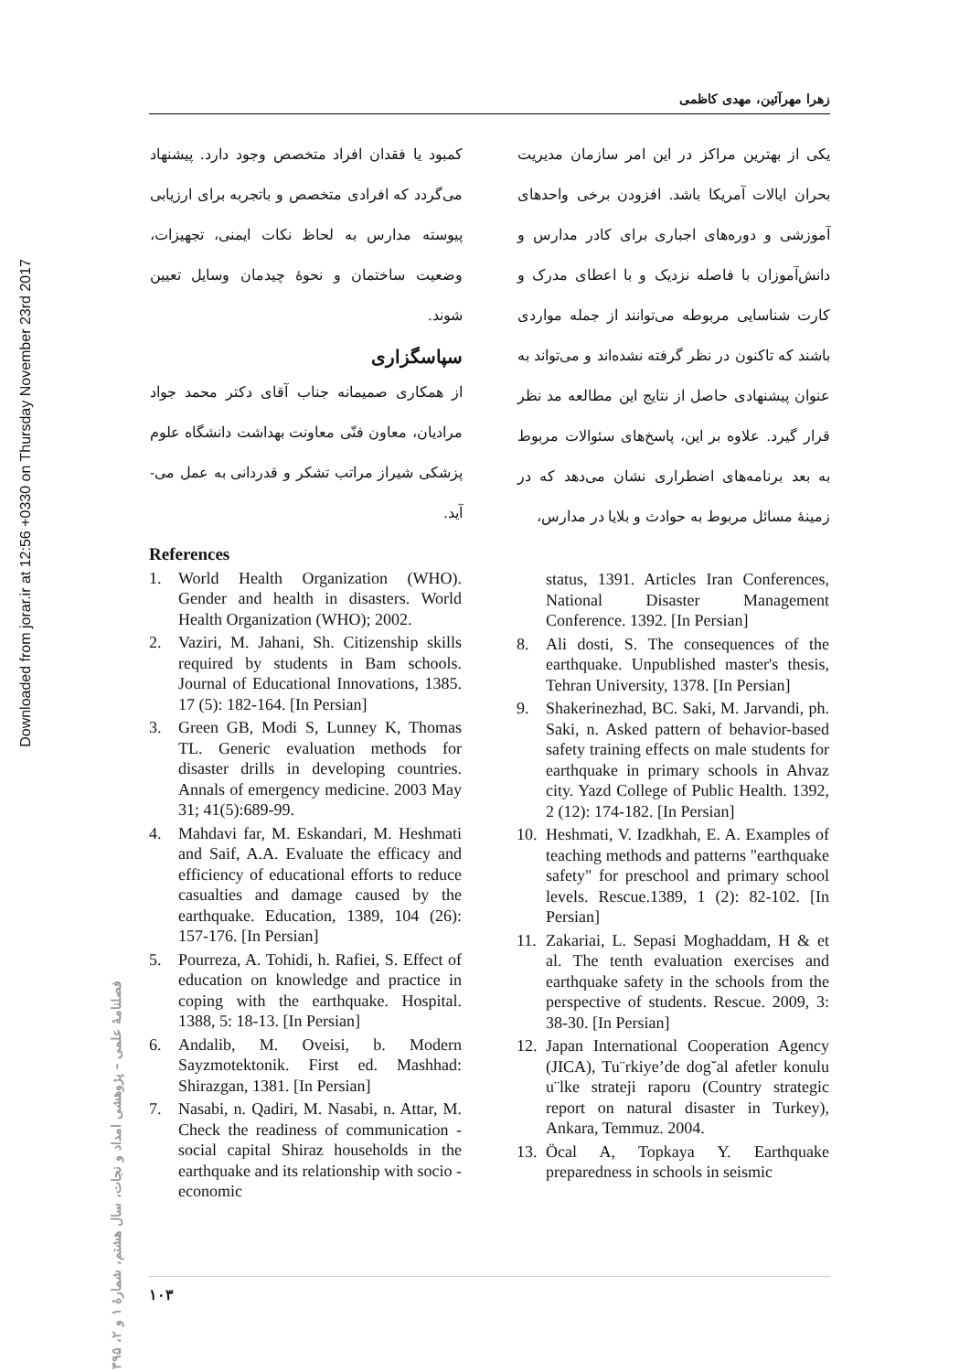Downloaded from jorar.ir at 12:56 +0330 on Thursday November 23rd 2017
زهرا مهرآئین، مهدی کاظمی
یکی از بهترین مراکز در این امر سازمان مدیریت بحران ایالات آمریکا باشد. افزودن برخی واحدهای آموزشی و دوره‌های اجباری برای کادر مدارس و دانش‌آموزان با فاصله نزدیک و با اعطای مدرک و کارت شناسایی مربوطه می‌توانند از جمله مواردی باشند که تاکنون در نظر گرفته نشده‌اند و می‌تواند به عنوان پیشنهادی حاصل از نتایج این مطالعه مد نظر قرار گیرد. علاوه بر این، پاسخ‌های سئوالات مربوط به بعد برنامه‌های اضطراری نشان می‌دهد که در زمینهٔ مسائل مربوط به حوادث و بلایا در مدارس،
کمبود یا فقدان افراد متخصص وجود دارد. پیشنهاد می‌گردد که افرادی متخصص و باتجربه برای ارزیابی پیوسته مدارس به لحاظ نکات ایمنی، تجهیزات، وضعیت ساختمان و نحوهٔ چیدمان وسایل تعیین شوند.
سپاسگزاری
از همکاری صمیمانه جناب آقای دکتر محمد جواد مرادیان، معاون فنّی معاونت بهداشت دانشگاه علوم پزشکی شیراز مراتب تشکر و قدردانی به عمل می-آید.
References
1. World Health Organization (WHO). Gender and health in disasters. World Health Organization (WHO); 2002.
2. Vaziri, M. Jahani, Sh. Citizenship skills required by students in Bam schools. Journal of Educational Innovations, 1385. 17 (5): 182-164. [In Persian]
3. Green GB, Modi S, Lunney K, Thomas TL. Generic evaluation methods for disaster drills in developing countries. Annals of emergency medicine. 2003 May 31; 41(5):689-99.
4. Mahdavi far, M. Eskandari, M. Heshmati and Saif, A.A. Evaluate the efficacy and efficiency of educational efforts to reduce casualties and damage caused by the earthquake. Education, 1389, 104 (26): 157-176. [In Persian]
5. Pourreza, A. Tohidi, h. Rafiei, S. Effect of education on knowledge and practice in coping with the earthquake. Hospital. 1388, 5: 18-13. [In Persian]
6. Andalib, M. Oveisi, b. Modern Sayzmotektonik. First ed. Mashhad: Shirazgan, 1381. [In Persian]
7. Nasabi, n. Qadiri, M. Nasabi, n. Attar, M. Check the readiness of communication - social capital Shiraz households in the earthquake and its relationship with socio - economic
status, 1391. Articles Iran Conferences, National Disaster Management Conference. 1392. [In Persian]
8. Ali dosti, S. The consequences of the earthquake. Unpublished master's thesis, Tehran University, 1378. [In Persian]
9. Shakerinezhad, BC. Saki, M. Jarvandi, ph. Saki, n. Asked pattern of behavior-based safety training effects on male students for earthquake in primary schools in Ahvaz city. Yazd College of Public Health. 1392, 2 (12): 174-182. [In Persian]
10. Heshmati, V. Izadkhah, E. A. Examples of teaching methods and patterns "earthquake safety" for preschool and primary school levels. Rescue.1389, 1 (2): 82-102. [In Persian]
11. Zakariai, L. Sepasi Moghaddam, H & et al. The tenth evaluation exercises and earthquake safety in the schools from the perspective of students. Rescue. 2009, 3: 38-30. [In Persian]
12. Japan International Cooperation Agency (JICA), Tu¨rkiye’de dog˘al afetler konulu u¨lke strateji raporu (Country strategic report on natural disaster in Turkey), Ankara, Temmuz. 2004.
13. Öcal A, Topkaya Y. Earthquake preparedness in schools in seismic
فصلنامهٔ علمی – پژوهشی امداد و نجات، سال هشتم، شمارهٔ ۱ و ۲، ۱۳۹۵
۱۰۳